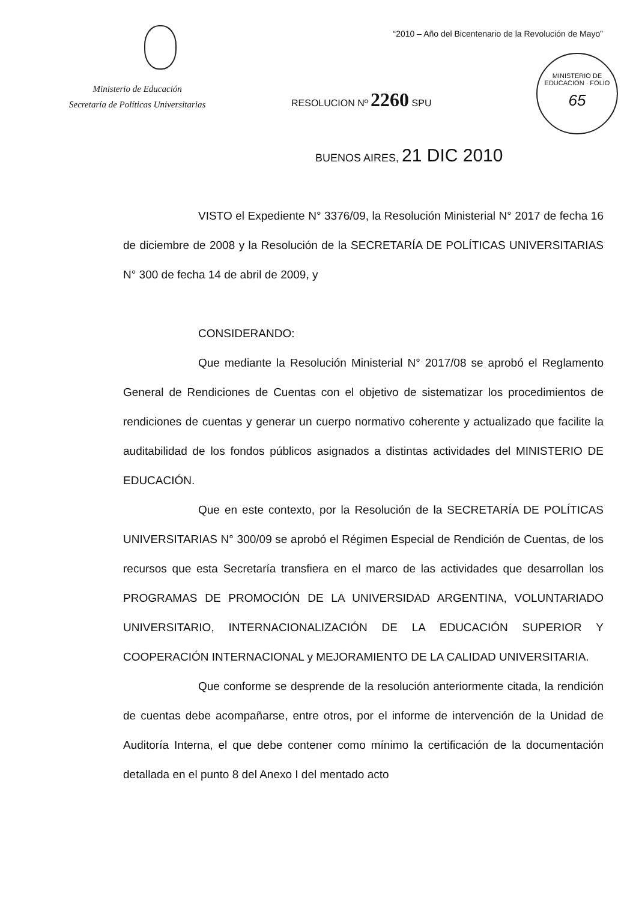“2010 – Año del Bicentenario de la Revolución de Mayo”
Ministerio de Educación
Secretaría de Políticas Universitarias
RESOLUCION Nº 2260 SPU
MINISTERIO DE EDUCACION · FOLIO
65
BUENOS AIRES, 21 DIC 2010
VISTO el Expediente N° 3376/09, la Resolución Ministerial N° 2017 de fecha 16 de diciembre de 2008 y la Resolución de la SECRETARÍA DE POLÍTICAS UNIVERSITARIAS N° 300 de fecha 14 de abril de 2009, y
CONSIDERANDO:
Que mediante la Resolución Ministerial N° 2017/08 se aprobó el Reglamento General de Rendiciones de Cuentas con el objetivo de sistematizar los procedimientos de rendiciones de cuentas y generar un cuerpo normativo coherente y actualizado que facilite la auditabilidad de los fondos públicos asignados a distintas actividades del MINISTERIO DE EDUCACIÓN.
Que en este contexto, por la Resolución de la SECRETARÍA DE POLÍTICAS UNIVERSITARIAS N° 300/09 se aprobó el Régimen Especial de Rendición de Cuentas, de los recursos que esta Secretaría transfiera en el marco de las actividades que desarrollan los PROGRAMAS DE PROMOCIÓN DE LA UNIVERSIDAD ARGENTINA, VOLUNTARIADO UNIVERSITARIO, INTERNACIONALIZACIÓN DE LA EDUCACIÓN SUPERIOR Y COOPERACIÓN INTERNACIONAL y MEJORAMIENTO DE LA CALIDAD UNIVERSITARIA.
Que conforme se desprende de la resolución anteriormente citada, la rendición de cuentas debe acompañarse, entre otros, por el informe de intervención de la Unidad de Auditoría Interna, el que debe contener como mínimo la certificación de la documentación detallada en el punto 8 del Anexo I del mentado acto